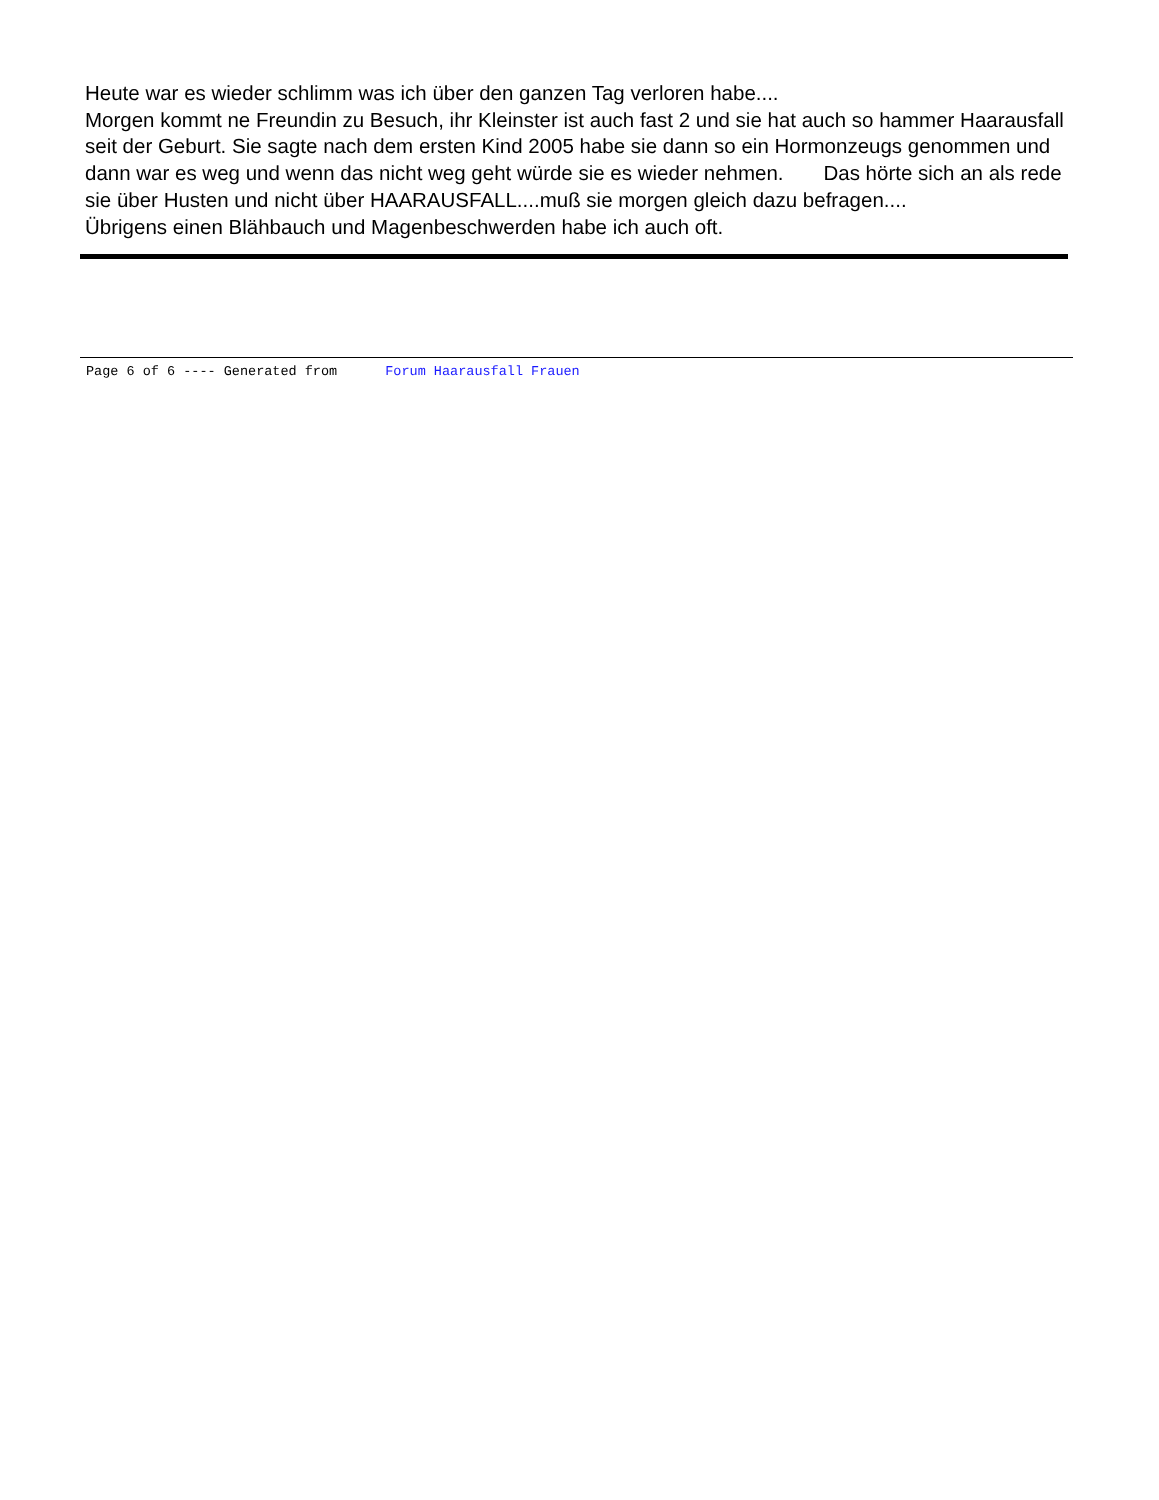Heute war es wieder schlimm was ich über den ganzen Tag verloren habe....
Morgen kommt ne Freundin zu Besuch, ihr Kleinster ist auch fast 2 und sie hat auch so hammer Haarausfall seit der Geburt. Sie sagte nach dem ersten Kind 2005 habe sie dann so ein Hormonzeugs genommen und dann war es weg und wenn das nicht weg geht würde sie es wieder nehmen. Das hörte sich an als rede sie über Husten und nicht über HAARAUSFALL....muß sie morgen gleich dazu befragen....
Übrigens einen Blähbauch und Magenbeschwerden habe ich auch oft.
Page 6 of 6 ---- Generated from Forum Haarausfall Frauen